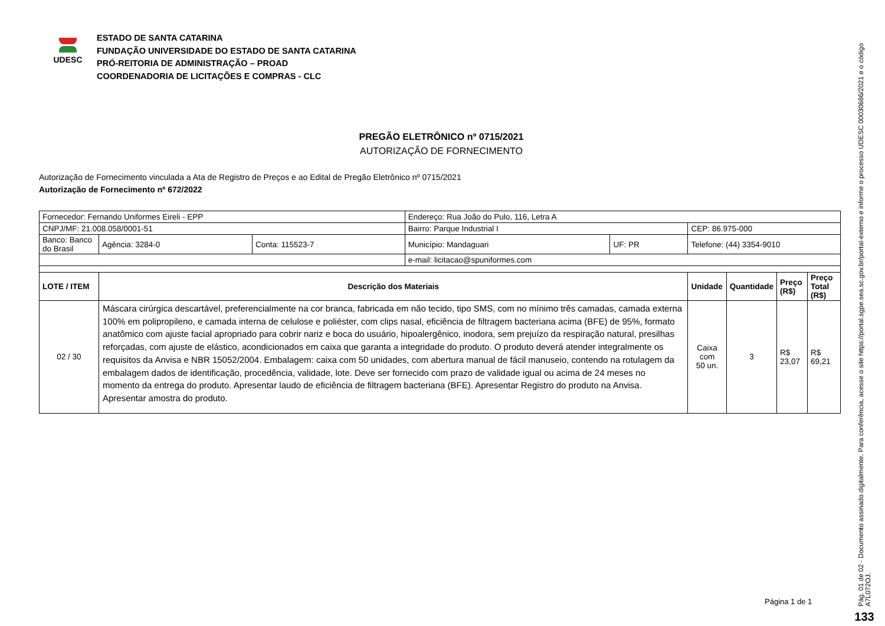UDESC
ESTADO DE SANTA CATARINA
FUNDAÇÃO UNIVERSIDADE DO ESTADO DE SANTA CATARINA
PRÓ-REITORIA DE ADMINISTRAÇÃO – PROAD
COORDENADORIA DE LICITAÇÕES E COMPRAS - CLC
PREGÃO ELETRÔNICO nº 0715/2021
AUTORIZAÇÃO DE FORNECIMENTO
Autorização de Fornecimento vinculada a Ata de Registro de Preços e ao Edital de Pregão Eletrônico nº 0715/2021
Autorização de Fornecimento nº 672/2022
| Fornecedor: Fernando Uniformes Eireli - EPP | | | Endereço: Rua João do Pulo, 116, Letra A | | | | | |
| CNPJ/MF: 21.008.058/0001-51 | | | Bairro: Parque Industrial I | | CEP: 86.975-000 | | | |
| Banco: Banco do Brasil | Agência: 3284-0 | Conta: 115523-7 | Município: Mandaguari | UF: PR | Telefone: (44) 3354-9010 | | | |
| | | | e-mail: licitacao@spuniformes.com | | | | | |
| LOTE / ITEM | Descrição dos Materiais | | | | Unidade | Quantidade | Preço (R$) | Preço Total (R$) |
| 02 / 30 | Máscara cirúrgica descartável, preferencialmente na cor branca, fabricada em não tecido, tipo SMS, com no mínimo três camadas, camada externa 100% em polipropileno, e camada interna de celulose e poliéster, com clips nasal, eficiência de filtragem bacteriana acima (BFE) de 95%, formato anatômico com ajuste facial apropriado para cobrir nariz e boca do usuário, hipoalergênico, inodora, sem prejuízo da respiração natural, presilhas reforçadas, com ajuste de elástico, acondicionados em caixa que garanta a integridade do produto. O produto deverá atender integralmente os requisitos da Anvisa e NBR 15052/2004. Embalagem: caixa com 50 unidades, com abertura manual de fácil manuseio, contendo na rotulagem da embalagem dados de identificação, procedência, validade, lote. Deve ser fornecido com prazo de validade igual ou acima de 24 meses no momento da entrega do produto. Apresentar laudo de eficiência de filtragem bacteriana (BFE). Apresentar Registro do produto na Anvisa. Apresentar amostra do produto. | | | | Caixa com 50 un. | 3 | R$ 23,07 | R$ 69,21 |
Página 1 de 1
Pág. 01 de 02 - Documento assinado digitalmente. Para conferência, acesse o site https://portal.sgpe.sea.sc.gov.br/portal-externo e informe o processo UDESC 00030686/2021 e o código A7L072OJ.
133